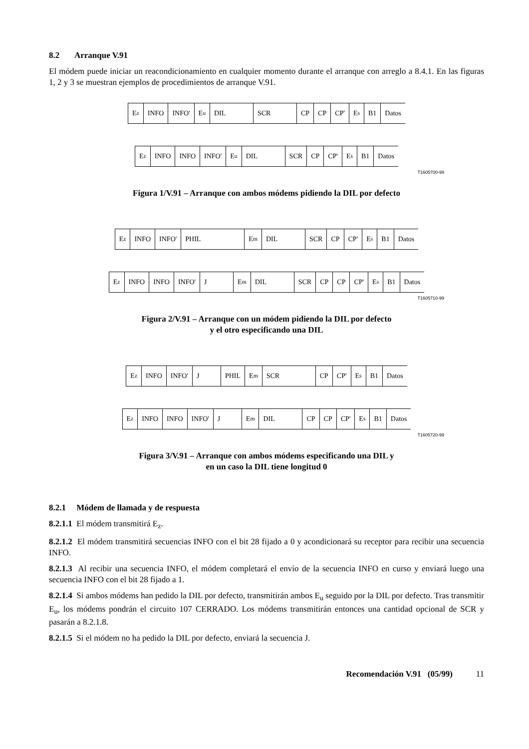8.2 Arranque V.91
El módem puede iniciar un reacondicionamiento en cualquier momento durante el arranque con arreglo a 8.4.1. En las figuras 1, 2 y 3 se muestran ejemplos de procedimientos de arranque V.91.
E<sub>z</sub> INFO INFO' E<sub>u</sub> DIL SCR CP CP CP' E<sub>s</sub> B1 Datos
E<sub>z</sub> INFO INFO INFO' E<sub>u</sub> DIL SCR CP CP' E<sub>s</sub> B1 Datos
T1605700-99
Figura 1/V.91 – Arranque con ambos módems pidiendo la DIL por defecto
E<sub>z</sub> INFO INFO' PHIL E<sub>m</sub> DIL SCR CP CP' E<sub>s</sub> B1 Datos
E<sub>z</sub> INFO INFO INFO' J E<sub>m</sub> DIL SCR CP CP CP' E<sub>s</sub> B1 Datos
T1605710-99
Figura 2/V.91 – Arranque con un módem pidiendo la DIL por defecto
y el otro especificando una DIL
E<sub>z</sub> INFO INFO' J PHIL E<sub>m</sub> SCR CP CP' E<sub>s</sub> B1 Datos
E<sub>z</sub> INFO INFO INFO' J E<sub>m</sub> DIL CP CP CP' E<sub>s</sub> B1 Datos
T1605720-99
Figura 3/V.91 – Arranque con ambos módems especificando una DIL y
en un caso la DIL tiene longitud 0
8.2.1 Módem de llamada y de respuesta
8.2.1.1 El módem transmitirá E<sub>z</sub>.
8.2.1.2 El módem transmitirá secuencias INFO con el bit 28 fijado a 0 y acondicionará su receptor para recibir una secuencia INFO.
8.2.1.3 Al recibir una secuencia INFO, el módem completará el envío de la secuencia INFO en curso y enviará luego una secuencia INFO con el bit 28 fijado a 1.
8.2.1.4 Si ambos módems han pedido la DIL por defecto, transmitirán ambos E<sub>u</sub> seguido por la DIL por defecto. Tras transmitir E<sub>u</sub>, los módems pondrán el circuito 107 CERRADO. Los módems transmitirán entonces una cantidad opcional de SCR y pasarán a 8.2.1.8.
8.2.1.5 Si el módem no ha pedido la DIL por defecto, enviará la secuencia J.
Recomendación V.91 (05/99) 11